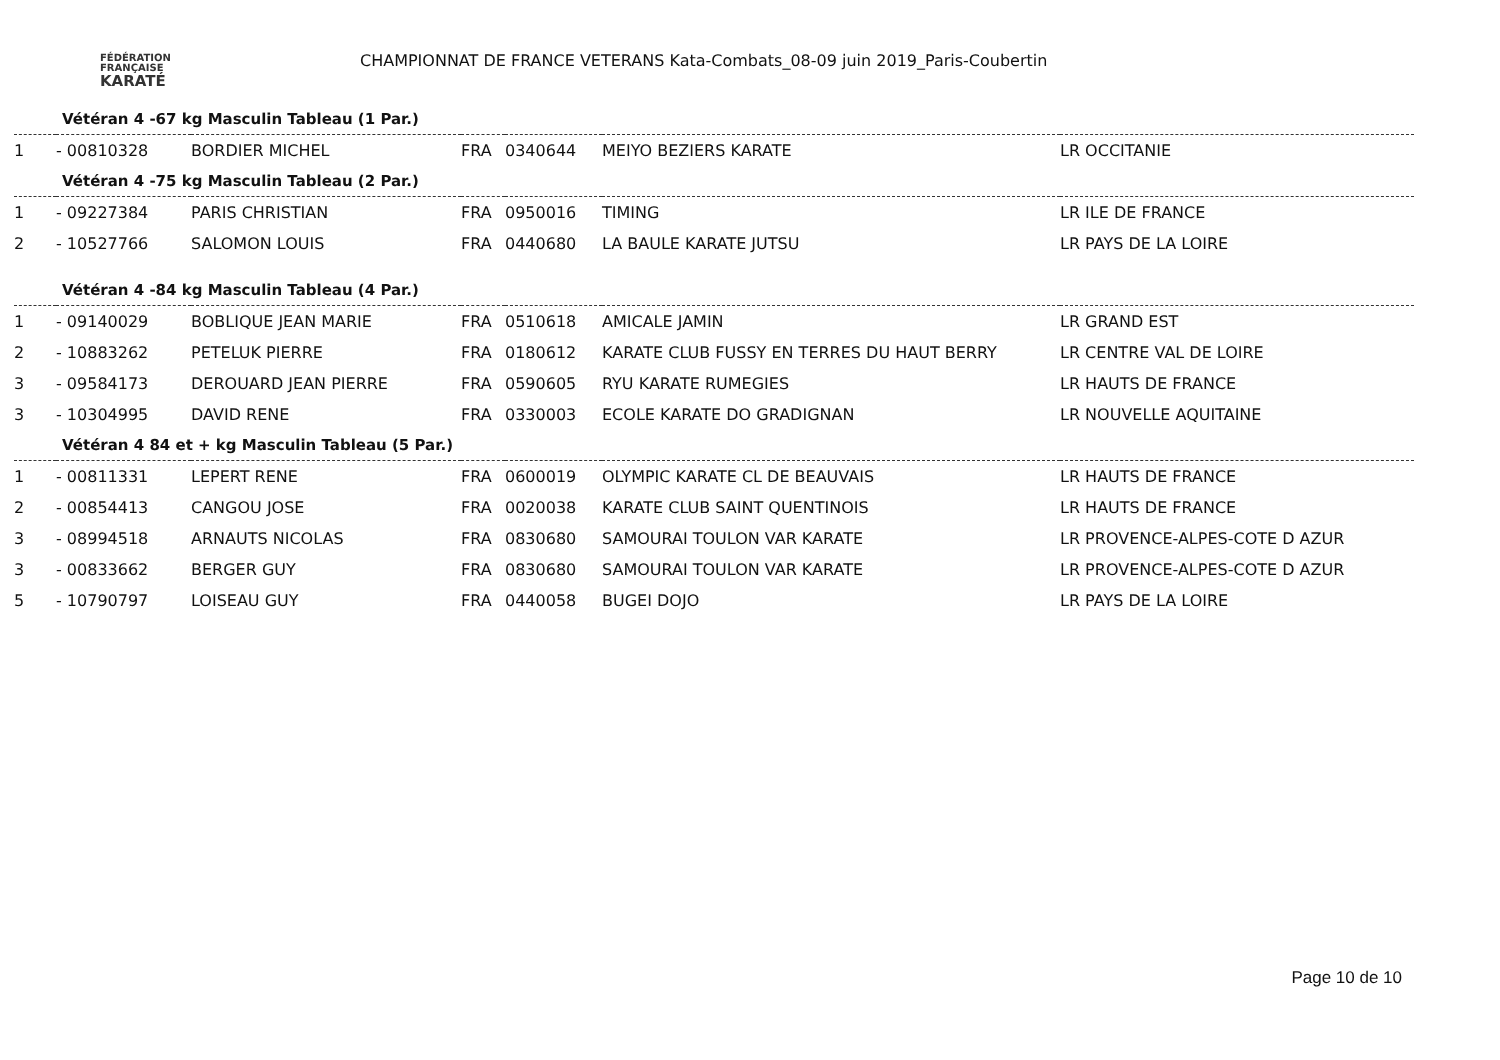FÉDÉRATION
FRANÇAISE
KARATÉ
CHAMPIONNAT DE FRANCE VETERANS Kata-Combats_08-09 juin 2019_Paris-Coubertin
Vétéran 4 -67 kg Masculin Tableau (1 Par.)
| 1 | - 00810328 | BORDIER MICHEL | FRA | 0340644 | MEIYO BEZIERS KARATE | LR OCCITANIE |
Vétéran 4 -75 kg Masculin Tableau (2 Par.)
| 1 | - 09227384 | PARIS CHRISTIAN | FRA | 0950016 | TIMING | LR ILE DE FRANCE |
| 2 | - 10527766 | SALOMON LOUIS | FRA | 0440680 | LA BAULE KARATE JUTSU | LR PAYS DE LA LOIRE |
Vétéran 4 -84 kg Masculin Tableau (4 Par.)
| 1 | - 09140029 | BOBLIQUE JEAN MARIE | FRA | 0510618 | AMICALE JAMIN | LR GRAND EST |
| 2 | - 10883262 | PETELUK PIERRE | FRA | 0180612 | KARATE CLUB FUSSY EN TERRES DU HAUT BERRY | LR CENTRE VAL DE LOIRE |
| 3 | - 09584173 | DEROUARD JEAN PIERRE | FRA | 0590605 | RYU KARATE RUMEGIES | LR HAUTS DE FRANCE |
| 3 | - 10304995 | DAVID RENE | FRA | 0330003 | ECOLE KARATE DO GRADIGNAN | LR NOUVELLE AQUITAINE |
Vétéran 4 84 et + kg Masculin Tableau (5 Par.)
| 1 | - 00811331 | LEPERT RENE | FRA | 0600019 | OLYMPIC KARATE CL DE BEAUVAIS | LR HAUTS DE FRANCE |
| 2 | - 00854413 | CANGOU JOSE | FRA | 0020038 | KARATE CLUB SAINT QUENTINOIS | LR HAUTS DE FRANCE |
| 3 | - 08994518 | ARNAUTS NICOLAS | FRA | 0830680 | SAMOURAI TOULON VAR KARATE | LR PROVENCE-ALPES-COTE D AZUR |
| 3 | - 00833662 | BERGER GUY | FRA | 0830680 | SAMOURAI TOULON VAR KARATE | LR PROVENCE-ALPES-COTE D AZUR |
| 5 | - 10790797 | LOISEAU GUY | FRA | 0440058 | BUGEI DOJO | LR PAYS DE LA LOIRE |
Page 10 de 10